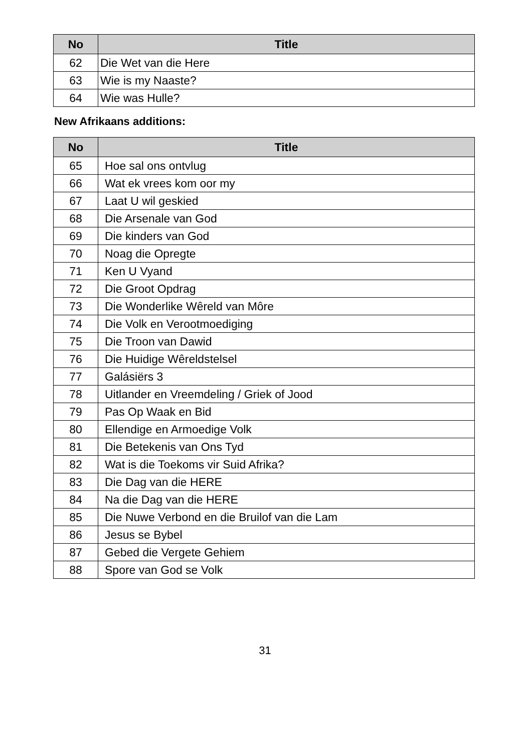| No | Title |
| --- | --- |
| 62 | Die Wet van die Here |
| 63 | Wie is my Naaste? |
| 64 | Wie was Hulle? |
New Afrikaans additions:
| No | Title |
| --- | --- |
| 65 | Hoe sal ons ontvlug |
| 66 | Wat ek vrees kom oor my |
| 67 | Laat U wil geskied |
| 68 | Die Arsenale van God |
| 69 | Die kinders van God |
| 70 | Noag die Opregte |
| 71 | Ken U Vyand |
| 72 | Die Groot Opdrag |
| 73 | Die Wonderlike Wêreld van Môre |
| 74 | Die Volk en Verootmoediging |
| 75 | Die Troon van Dawid |
| 76 | Die Huidige Wêreldstelsel |
| 77 | Galásiërs 3 |
| 78 | Uitlander en Vreemdeling / Griek of Jood |
| 79 | Pas Op Waak en Bid |
| 80 | Ellendige en Armoedige Volk |
| 81 | Die Betekenis van Ons Tyd |
| 82 | Wat is die Toekoms vir Suid Afrika? |
| 83 | Die Dag van die HERE |
| 84 | Na die Dag van die HERE |
| 85 | Die Nuwe Verbond en die Bruilof van die Lam |
| 86 | Jesus se Bybel |
| 87 | Gebed die Vergete Gehiem |
| 88 | Spore van God se Volk |
31